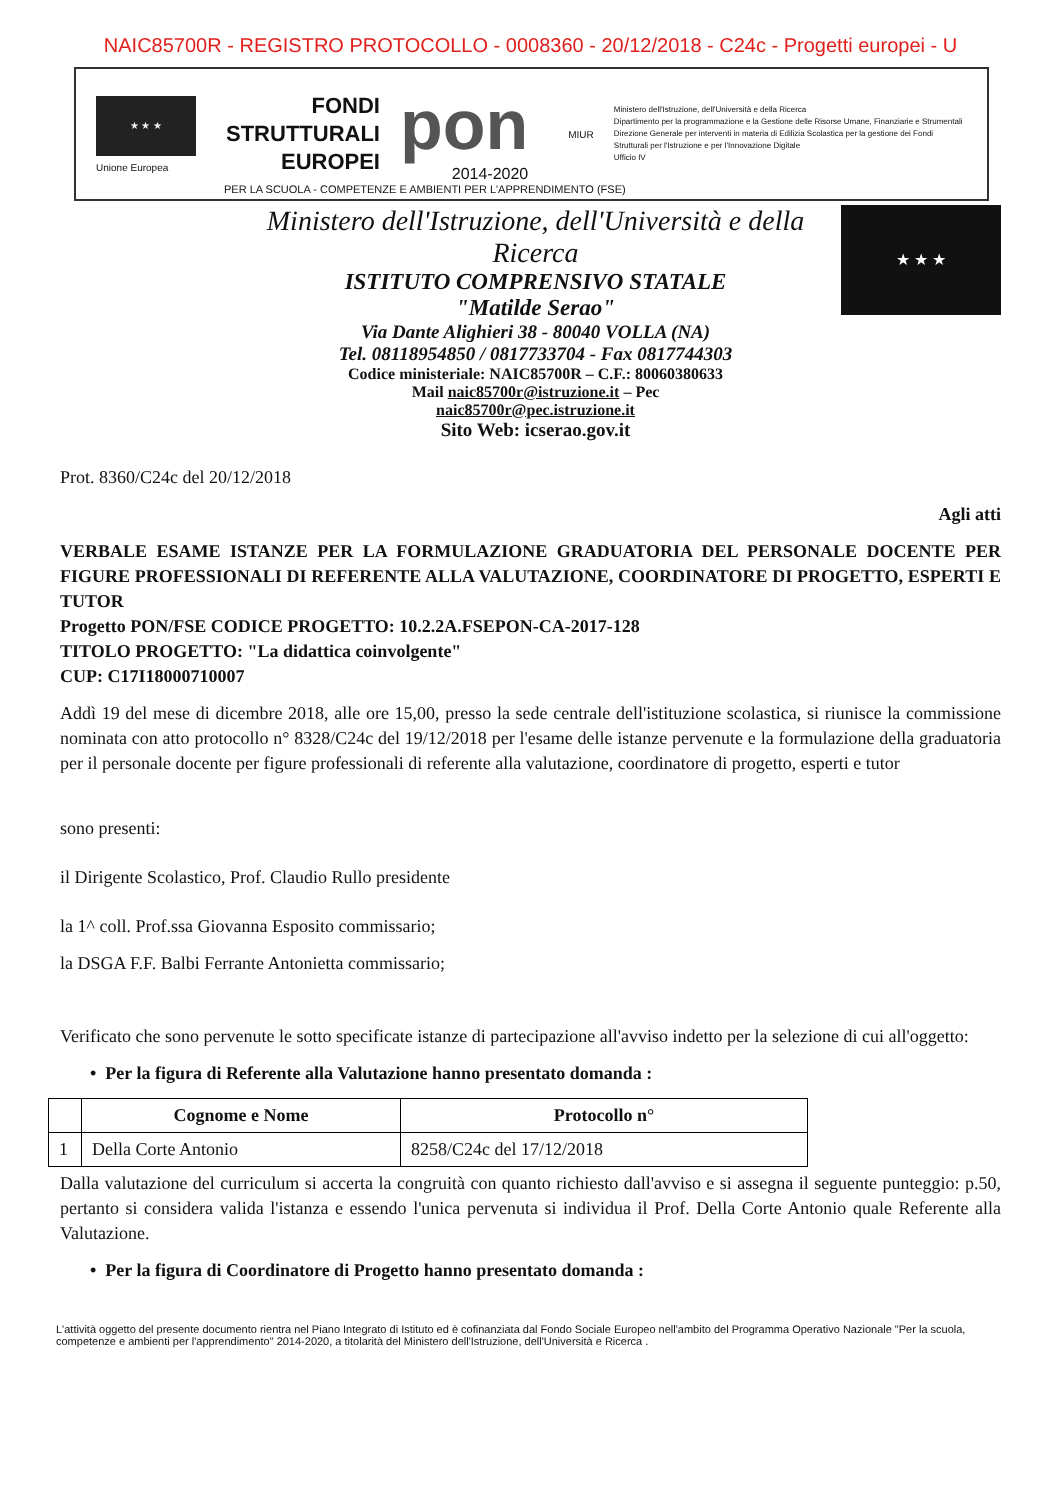NAIC85700R - REGISTRO PROTOCOLLO - 0008360 - 20/12/2018 - C24c - Progetti europei - U
★ ★ ★
Unione Europea
FONDI
STRUTTURALI
EUROPEI
pon
2014-2020
MIUR
Ministero dell'Istruzione, dell'Università e della Ricerca
Dipartimento per la programmazione e la Gestione delle Risorse Umane, Finanziarie e Strumentali
Direzione Generale per interventi in materia di Edilizia Scolastica per la gestione dei Fondi Strutturali per l'Istruzione e per l'Innovazione Digitale
Ufficio IV
PER LA SCUOLA - COMPETENZE E AMBIENTI PER L'APPRENDIMENTO (FSE)
Ministero dell'Istruzione, dell'Università e della
Ricerca
ISTITUTO COMPRENSIVO STATALE
"Matilde Serao"
Via Dante Alighieri 38 - 80040 VOLLA (NA)
Tel. 08118954850 / 0817733704 - Fax 0817744303
Codice ministeriale: NAIC85700R – C.F.: 80060380633
Mail naic85700r@istruzione.it – Pec
naic85700r@pec.istruzione.it
Sito Web: icserao.gov.it
★ ★ ★
Prot. 8360/C24c del 20/12/2018
Agli atti
VERBALE ESAME ISTANZE PER LA FORMULAZIONE GRADUATORIA DEL PERSONALE DOCENTE PER FIGURE PROFESSIONALI DI REFERENTE ALLA VALUTAZIONE, COORDINATORE DI PROGETTO, ESPERTI E TUTOR
Progetto PON/FSE CODICE PROGETTO: 10.2.2A.FSEPON-CA-2017-128
TITOLO PROGETTO: "La didattica coinvolgente"
CUP: C17I18000710007
Addì 19 del mese di dicembre 2018, alle ore 15,00, presso la sede centrale dell'istituzione scolastica, si riunisce la commissione nominata con atto protocollo n° 8328/C24c del 19/12/2018 per l'esame delle istanze pervenute e la formulazione della graduatoria per il personale docente per figure professionali di referente alla valutazione, coordinatore di progetto, esperti e tutor
sono presenti:
il Dirigente Scolastico, Prof. Claudio Rullo presidente
la 1^ coll. Prof.ssa Giovanna Esposito commissario;
la DSGA F.F. Balbi Ferrante Antonietta commissario;
Verificato che sono pervenute le sotto specificate istanze di partecipazione all'avviso indetto per la selezione di cui all'oggetto:
• Per la figura di Referente alla Valutazione hanno presentato domanda :
| | Cognome e Nome | Protocollo n° |
| --- | --- | --- |
| 1 | Della Corte Antonio | 8258/C24c del 17/12/2018 |
Dalla valutazione del curriculum si accerta la congruità con quanto richiesto dall'avviso e si assegna il seguente punteggio: p.50, pertanto si considera valida l'istanza e essendo l'unica pervenuta si individua il Prof. Della Corte Antonio quale Referente alla Valutazione.
• Per la figura di Coordinatore di Progetto hanno presentato domanda :
L'attività oggetto del presente documento rientra nel Piano Integrato di Istituto ed è cofinanziata dal Fondo Sociale Europeo nell'ambito del Programma Operativo Nazionale "Per la scuola, competenze e ambienti per l'apprendimento" 2014-2020, a titolarità del Ministero dell'Istruzione, dell'Università e Ricerca .